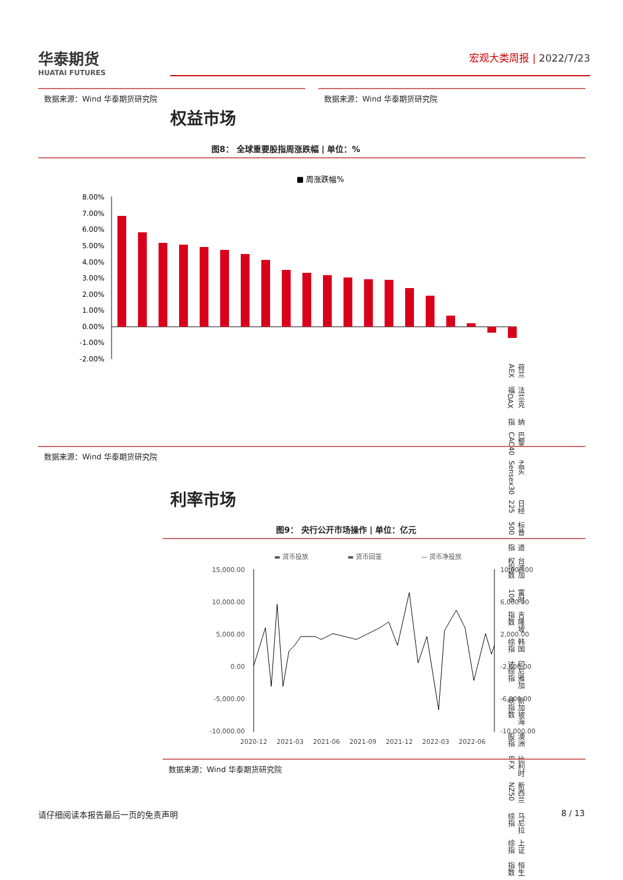华泰期货
HUATAI FUTURES
宏观大类周报 | 2022/7/23
数据来源：Wind 华泰期货研究院 数据来源：Wind 华泰期货研究院
权益市场
图8： 全球重要股指周涨跌幅 | 单位：%
■ 周涨跌幅%
8.00%
7.00%
6.00%
5.00%
4.00%
3.00%
2.00%
1.00%
0.00%
-1.00%
-2.00%
荷兰AEX 法兰克福DAX 纳指 巴黎CAC40 孟买Sensex30 日经225 标普500 道指 台湾加权指数 富时100 吉隆坡指数 韩国综指 印尼雅加达综指 新加坡海峡指数 澳洲股指 比利时BFX 新西兰NZ50 马尼拉综指 上证综指 恒生指数
数据来源：Wind 华泰期货研究院
利率市场
图9： 央行公开市场操作 | 单位：亿元
▬ 货币投放
▬ 货币回笼
— 货币净投放
15,000.00
10,000.00
5,000.00
0.00
-5,000.00
-10,000.00
10,000.00
6,000.00
2,000.00
-2,000.00
-6,000.00
-10,000.00
2020-12
2021-03
2021-06
2021-09
2021-12
2022-03
2022-06
数据来源：Wind 华泰期货研究院
请仔细阅读本报告最后一页的免责声明 8 / 13